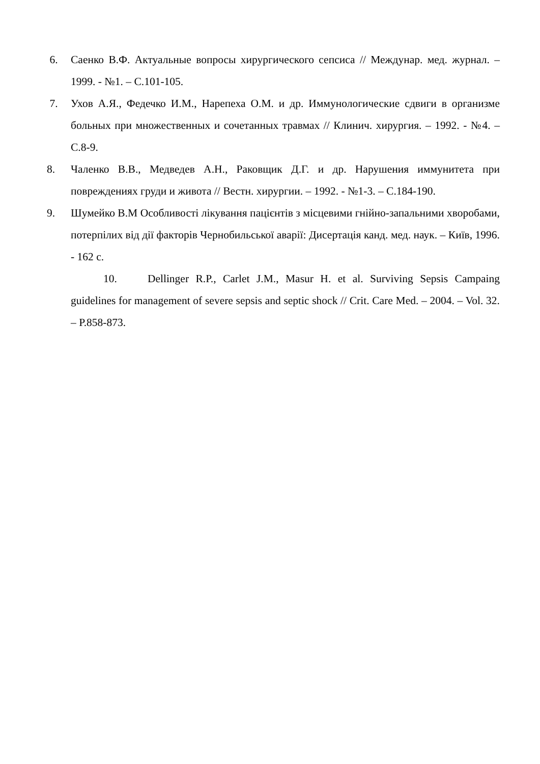6. Саенко В.Ф. Актуальные вопросы хирургического сепсиса // Междунар. мед. журнал. – 1999. - №1. – С.101-105.
7. Ухов А.Я., Федечко И.М., Нарепеха О.М. и др. Иммунологические сдвиги в организме больных при множественных и сочетанных травмах // Клинич. хирургия. – 1992. - №4. – С.8-9.
8. Чаленко В.В., Медведев А.Н., Раковщик Д.Г. и др. Нарушения иммунитета при повреждениях груди и живота // Вестн. хирургии. – 1992. - №1-3. – С.184-190.
9. Шумейко В.М Особливості лікування пацієнтів з місцевими гнійно-запальними хворобами, потерпілих від дії факторів Чернобильської аварії: Дисертація канд. мед. наук. – Київ, 1996. - 162 с.
10. Dellinger R.P., Carlet J.M., Masur H. et al. Surviving Sepsis Campaing guidelines for management of severe sepsis and septic shock // Crit. Care Med. – 2004. – Vol. 32. – P.858-873.